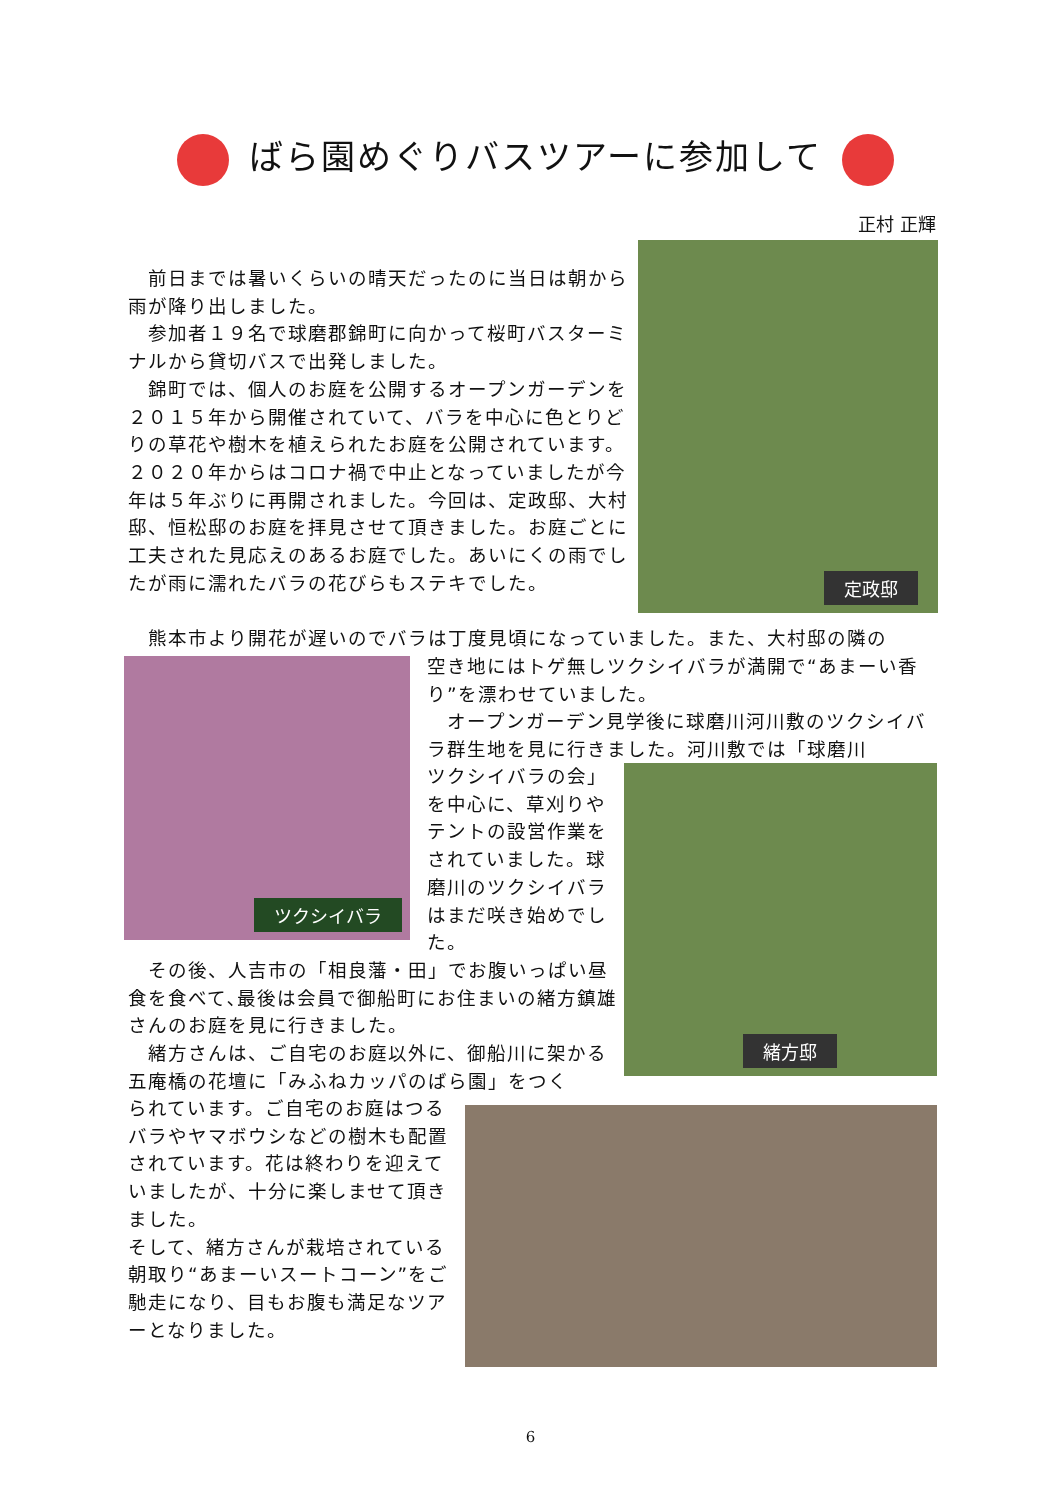ばら園めぐりバスツアーに参加して
正村 正輝
　前日までは暑いくらいの晴天だったのに当日は朝から雨が降り出しました。
　参加者１９名で球磨郡錦町に向かって桜町バスターミナルから貸切バスで出発しました。
　錦町では、個人のお庭を公開するオープンガーデンを２０１５年から開催されていて、バラを中心に色とりどりの草花や樹木を植えられたお庭を公開されています。２０２０年からはコロナ禍で中止となっていましたが今年は５年ぶりに再開されました。今回は、定政邸、大村邸、恒松邸のお庭を拝見させて頂きました。お庭ごとに工夫された見応えのあるお庭でした。あいにくの雨でしたが雨に濡れたバラの花びらもステキでした。
定政邸
　熊本市より開花が遅いのでバラは丁度見頃になっていました。また、大村邸の隣の
ツクシイバラ
空き地にはトゲ無しツクシイバラが満開で“あまーい香り”を漂わせていました。
　オープンガーデン見学後に球磨川河川敷のツクシイバラ群生地を見に行きました。河川敷では「球磨川
ツクシイバラの会」を中心に、草刈りやテントの設営作業をされていました。球磨川のツクシイバラはまだ咲き始めでした。
緒方邸
　その後、人吉市の「相良藩・田」でお腹いっぱい昼食を食べて､最後は会員で御船町にお住まいの緒方鎮雄さんのお庭を見に行きました。
　緒方さんは、ご自宅のお庭以外に、御船川に架かる五庵橋の花壇に「みふねカッパのばら園」をつく
られています。ご自宅のお庭はつるバラやヤマボウシなどの樹木も配置されています。花は終わりを迎えていましたが、十分に楽しませて頂きました。
そして、緒方さんが栽培されている朝取り“あまーいスートコーン”をご馳走になり、目もお腹も満足なツアーとなりました。
6